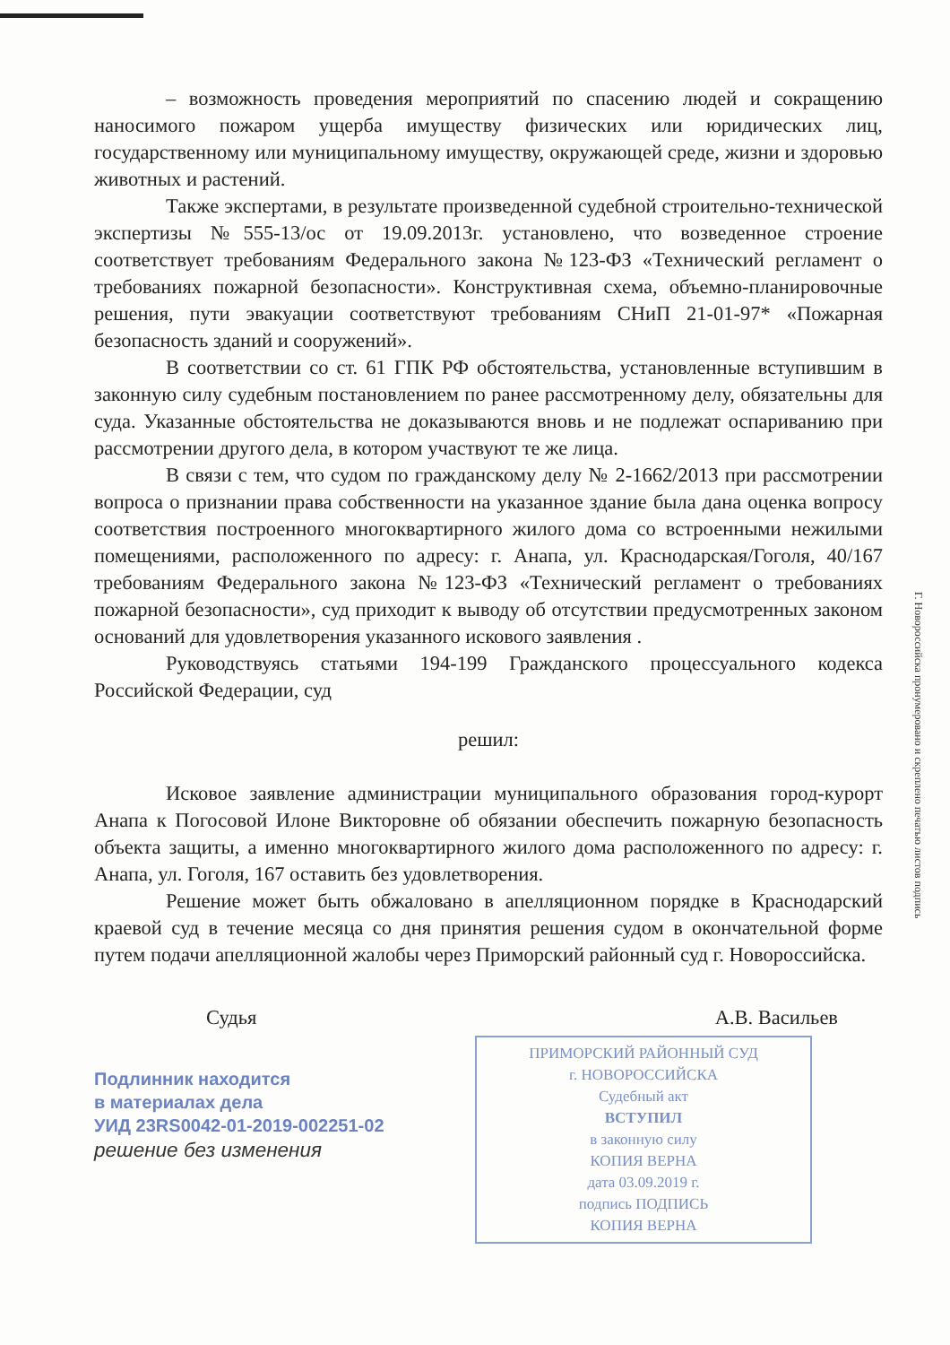– возможность проведения мероприятий по спасению людей и сокращению наносимого пожаром ущерба имуществу физических или юридических лиц, государственному или муниципальному имуществу, окружающей среде, жизни и здоровью животных и растений.
Также экспертами, в результате произведенной судебной строительно-технической экспертизы №555-13/ос от 19.09.2013г. установлено, что возведенное строение соответствует требованиям Федерального закона №123-ФЗ «Технический регламент о требованиях пожарной безопасности». Конструктивная схема, объемно-планировочные решения, пути эвакуации соответствуют требованиям СНиП 21-01-97* «Пожарная безопасность зданий и сооружений».
В соответствии со ст. 61 ГПК РФ обстоятельства, установленные вступившим в законную силу судебным постановлением по ранее рассмотренному делу, обязательны для суда. Указанные обстоятельства не доказываются вновь и не подлежат оспариванию при рассмотрении другого дела, в котором участвуют те же лица.
В связи с тем, что судом по гражданскому делу № 2-1662/2013 при рассмотрении вопроса о признании права собственности на указанное здание была дана оценка вопросу соответствия построенного многоквартирного жилого дома со встроенными нежилыми помещениями, расположенного по адресу: г. Анапа, ул. Краснодарская/Гоголя, 40/167 требованиям Федерального закона №123-ФЗ «Технический регламент о требованиях пожарной безопасности», суд приходит к выводу об отсутствии предусмотренных законом оснований для удовлетворения указанного искового заявления .
Руководствуясь статьями 194-199 Гражданского процессуального кодекса Российской Федерации, суд
решил:
Исковое заявление администрации муниципального образования город-курорт Анапа к Погосовой Илоне Викторовне об обязании обеспечить пожарную безопасность объекта защиты, а именно многоквартирного жилого дома расположенного по адресу: г. Анапа, ул. Гоголя, 167 оставить без удовлетворения.
Решение может быть обжаловано в апелляционном порядке в Краснодарский краевой суд в течение месяца со дня принятия решения судом в окончательной форме путем подачи апелляционной жалобы через Приморский районный суд г. Новороссийска.
Судья А.В. Васильев
Подлинник находится
в материалах дела
УИД 23RS0042-01-2019-002251-02
решение без изменения
ПРИМОРСКИЙ РАЙОННЫЙ СУД
г. НОВОРОССИЙСКА
Судебный акт
ВСТУПИЛ
в законную силу
КОПИЯ ВЕРНА
дата 03.09.2019 г.
подпись ПОДПИСЬ
КОПИЯ ВЕРНА
Г. Новороссийска пронумеровано и скреплено печатью листов подпись